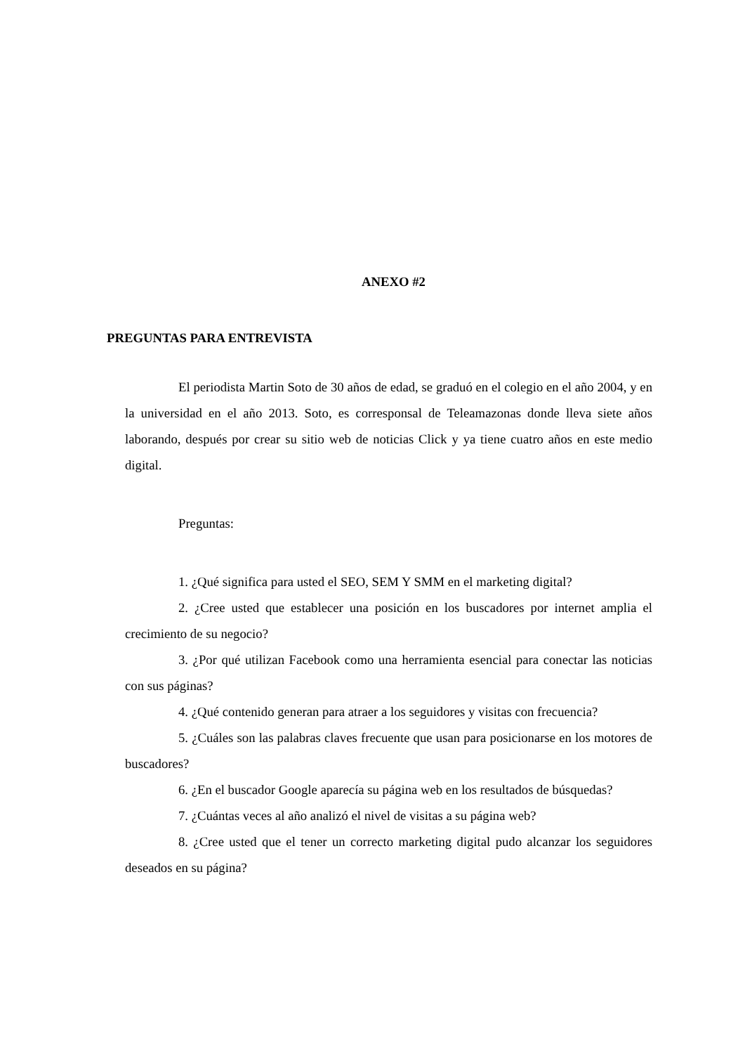ANEXO #2
PREGUNTAS PARA ENTREVISTA
El periodista Martin Soto de 30 años de edad, se graduó en el colegio en el año 2004, y en la universidad en el año 2013. Soto, es corresponsal de Teleamazonas donde lleva siete años laborando, después por crear su sitio web de noticias Click y ya tiene cuatro años en este medio digital.
Preguntas:
1. ¿Qué significa para usted el SEO, SEM Y SMM en el marketing digital?
2. ¿Cree usted que establecer una posición en los buscadores por internet amplia el crecimiento de su negocio?
3. ¿Por qué utilizan Facebook como una herramienta esencial para conectar las noticias con sus páginas?
4. ¿Qué contenido generan para atraer a los seguidores y visitas con frecuencia?
5. ¿Cuáles son las palabras claves frecuente que usan para posicionarse en los motores de buscadores?
6. ¿En el buscador Google aparecía su página web en los resultados de búsquedas?
7. ¿Cuántas veces al año analizó el nivel de visitas a su página web?
8. ¿Cree usted que el tener un correcto marketing digital pudo alcanzar los seguidores deseados en su página?